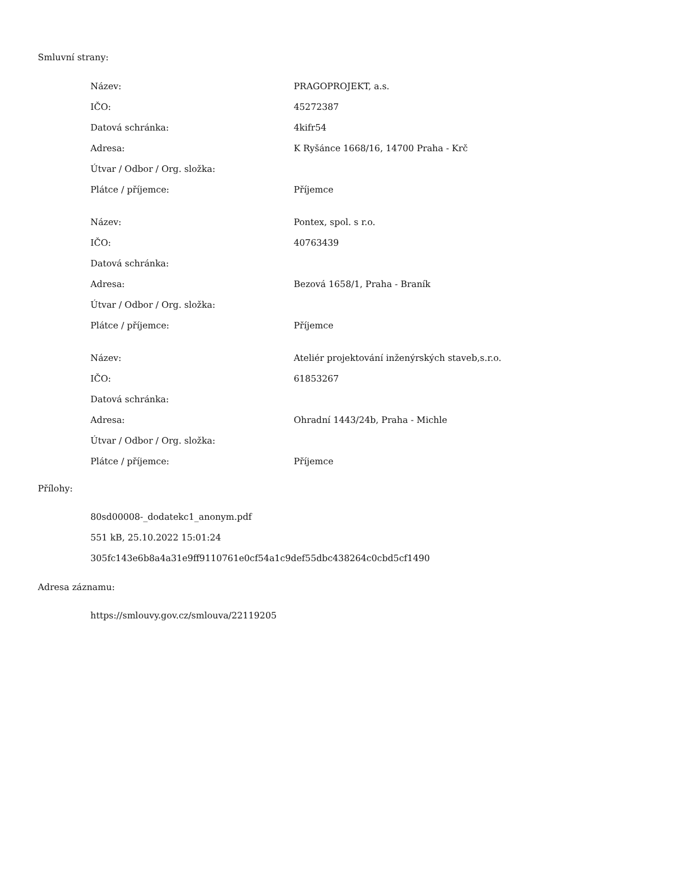Smluvní strany:
| Název: | PRAGOPROJEKT, a.s. |
| IČO: | 45272387 |
| Datová schránka: | 4kifr54 |
| Adresa: | K Ryšánce 1668/16, 14700 Praha - Krč |
| Útvar / Odbor / Org. složka: | |
| Plátce / příjemce: | Příjemce |
| Název: | Pontex, spol. s r.o. |
| IČO: | 40763439 |
| Datová schránka: | |
| Adresa: | Bezová 1658/1, Praha - Braník |
| Útvar / Odbor / Org. složka: | |
| Plátce / příjemce: | Příjemce |
| Název: | Ateliér projektování inženýrských staveb,s.r.o. |
| IČO: | 61853267 |
| Datová schránka: | |
| Adresa: | Ohradní 1443/24b, Praha - Michle |
| Útvar / Odbor / Org. složka: | |
| Plátce / příjemce: | Příjemce |
Přílohy:
80sd00008-_dodatekc1_anonym.pdf
551 kB, 25.10.2022 15:01:24
305fc143e6b8a4a31e9ff9110761e0cf54a1c9def55dbc438264c0cbd5cf1490
Adresa záznamu:
https://smlouvy.gov.cz/smlouva/22119205